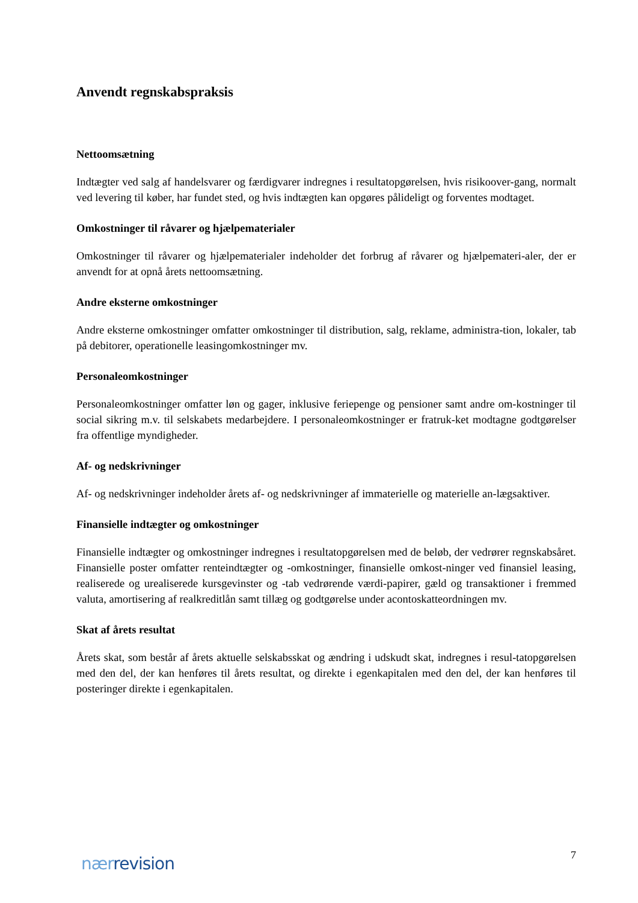Anvendt regnskabspraksis
Nettoomsætning
Indtægter ved salg af handelsvarer og færdigvarer indregnes i resultatopgørelsen, hvis risikoover-gang, normalt ved levering til køber, har fundet sted, og hvis indtægten kan opgøres pålideligt og forventes modtaget.
Omkostninger til råvarer og hjælpematerialer
Omkostninger til råvarer og hjælpematerialer indeholder det forbrug af råvarer og hjælpemateri-aler, der er anvendt for at opnå årets nettoomsætning.
Andre eksterne omkostninger
Andre eksterne omkostninger omfatter omkostninger til distribution, salg, reklame, administra-tion, lokaler, tab på debitorer, operationelle leasingomkostninger mv.
Personaleomkostninger
Personaleomkostninger omfatter løn og gager, inklusive feriepenge og pensioner samt andre om-kostninger til social sikring m.v. til selskabets medarbejdere. I personaleomkostninger er fratruk-ket modtagne godtgørelser fra offentlige myndigheder.
Af- og nedskrivninger
Af- og nedskrivninger indeholder årets af- og nedskrivninger af immaterielle og materielle an-lægsaktiver.
Finansielle indtægter og omkostninger
Finansielle indtægter og omkostninger indregnes i resultatopgørelsen med de beløb, der vedrører regnskabsåret. Finansielle poster omfatter renteindtægter og -omkostninger, finansielle omkost-ninger ved finansiel leasing, realiserede og urealiserede kursgevinster og -tab vedrørende værdi-papirer, gæld og transaktioner i fremmed valuta, amortisering af realkreditlån samt tillæg og godtgørelse under acontoskatteordningen mv.
Skat af årets resultat
Årets skat, som består af årets aktuelle selskabsskat og ændring i udskudt skat, indregnes i resul-tatopgørelsen med den del, der kan henføres til årets resultat, og direkte i egenkapitalen med den del, der kan henføres til posteringer direkte i egenkapitalen.
nær revision
7